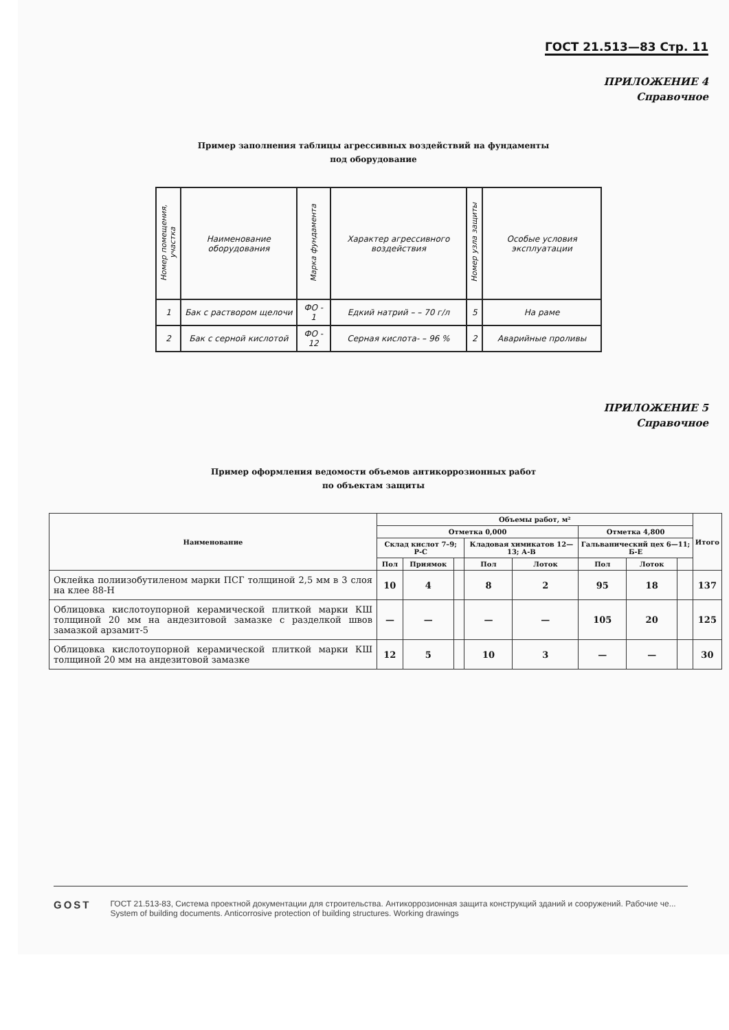ГОСТ 21.513—83 Стр. 11
ПРИЛОЖЕНИЕ 4
Справочное
Пример заполнения таблицы агрессивных воздействий на фундаменты
под оборудование
| Номер помещения, участка | Наименование оборудования | Марка фундамента | Характер агрессивного воздействия | Номер узла защиты | Особые условия эксплуатации |
| --- | --- | --- | --- | --- | --- |
| 1 | Бак с раствором щелочи | ФО - 1 | Едкий натрий – – 70 г/л | 5 | На раме |
| 2 | Бак с серной кислотой | ФО - 12 | Серная кислота- – 96 % | 2 | Аварийные проливы |
ПРИЛОЖЕНИЕ 5
Справочное
Пример оформления ведомости объемов антикоррозионных работ
по объектам защиты
| Наименование | Объемы работ, м² | | | | | | | | Итого |
| --- | --- | --- | --- | --- | --- | --- | --- | --- | --- |
| | Отметка 0,000 | | | | | Отметка 4,800 | | | |
| | Склад кислот 7–9; Р-С | | | Кладовая химикатов 12—13; А-В | | Гальванический цех 6—11; Б-Е | | | |
| | Пол | Приямок | | Пол | Лоток | Пол | Лоток | | |
| Оклейка полиизобутиленом марки ПСГ толщиной 2,5 мм в 3 слоя на клее 88-Н | 10 | 4 | | 8 | 2 | 95 | 18 | | 137 |
| Облицовка кислотоупорной керамической плиткой марки КШ толщиной 20 мм на андезитовой замазке с разделкой швов замазкой арзамит-5 | — | — | | — | — | 105 | 20 | | 125 |
| Облицовка кислотоупорной керамической плиткой марки КШ толщиной 20 мм на андезитовой замазке | 12 | 5 | | 10 | 3 | — | — | | 30 |
GOST
ГОСТ 21.513-83, Система проектной документации для строительства. Антикоррозионная защита конструкций зданий и сооружений. Рабочие че...
System of building documents. Anticorrosive protection of building structures. Working drawings